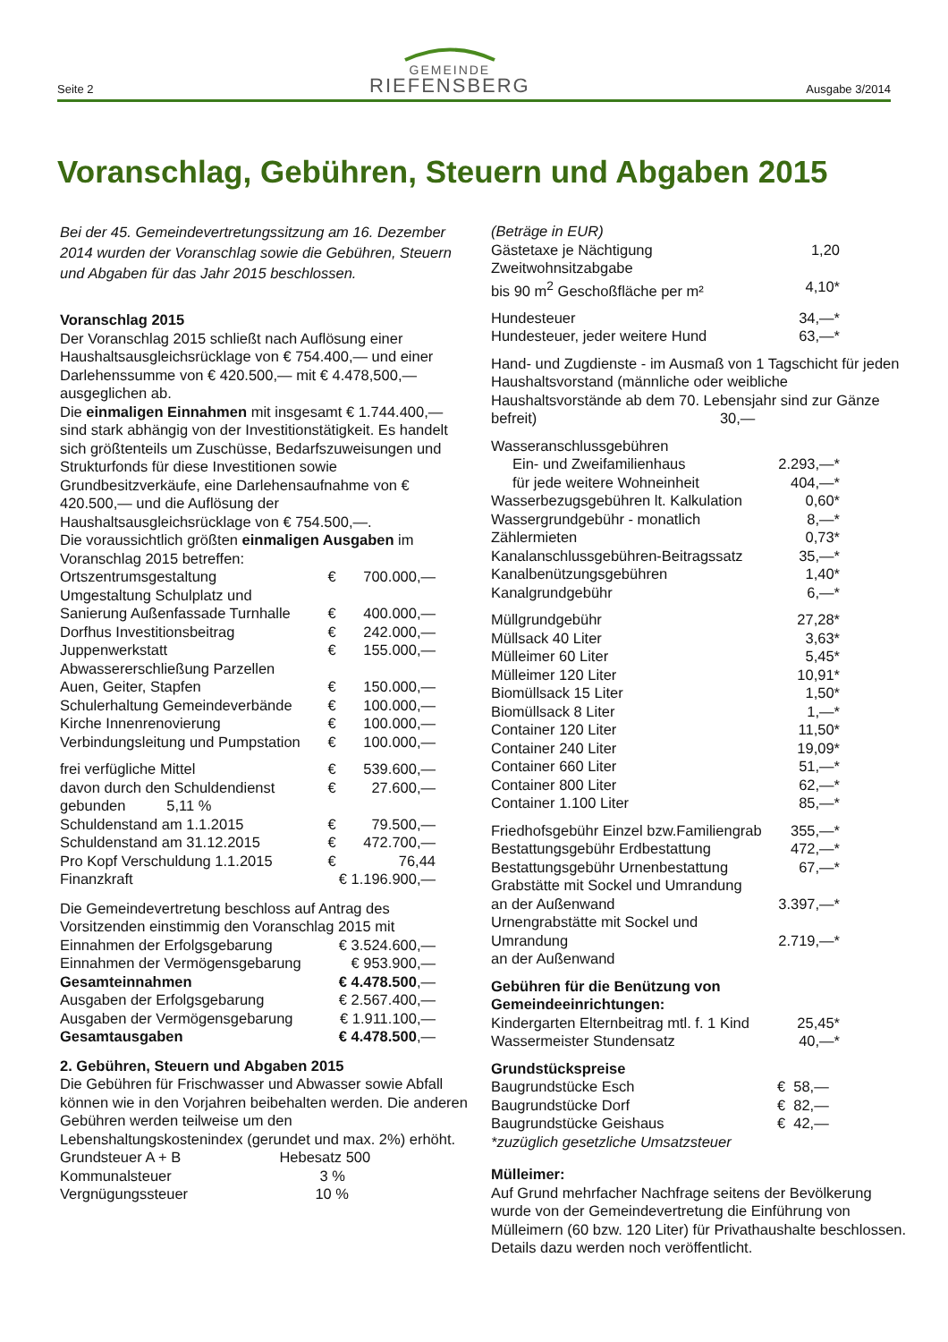Seite 2
GEMEINDE
RIEFENSBERG
Ausgabe 3/2014
Voranschlag, Gebühren, Steuern und Abgaben 2015
Bei der 45. Gemeindevertretungssitzung am 16. Dezember 2014 wurden der Voranschlag sowie die Gebühren, Steuern und Abgaben für das Jahr 2015 beschlossen.
Voranschlag 2015
Der Voranschlag 2015 schließt nach Auflösung einer Haushaltsausgleichsrücklage von € 754.400,— und einer Darlehenssumme von € 420.500,— mit € 4.478,500,— ausgeglichen ab.
Die einmaligen Einnahmen mit insgesamt € 1.744.400,— sind stark abhängig von der Investitionstätigkeit. Es handelt sich größtenteils um Zuschüsse, Bedarfszuweisungen und Strukturfonds für diese Investitionen sowie Grundbesitzverkäufe, eine Darlehensaufnahme von € 420.500,— und die Auflösung der Haushaltsausgleichsrücklage von € 754.500,—.
Die voraussichtlich größten einmaligen Ausgaben im Voranschlag 2015 betreffen:
| Ortszentrumsgestaltung | € | 700.000,— |
| Umgestaltung Schulplatz und Sanierung Außenfassade Turnhalle | € | 400.000,— |
| Dorfhus Investitionsbeitrag | € | 242.000,— |
| Juppenwerkstatt | € | 155.000,— |
| Abwassererschließung Parzellen Auen, Geiter, Stapfen | € | 150.000,— |
| Schulerhaltung Gemeindeverbände | € | 100.000,— |
| Kirche Innenrenovierung | € | 100.000,— |
| Verbindungsleitung und Pumpstation | € | 100.000,— |
| frei verfügliche Mittel | € | 539.600,— |
| davon durch den Schuldendienst gebunden 5,11 % | € | 27.600,— |
| Schuldenstand am 1.1.2015 | € | 79.500,— |
| Schuldenstand am 31.12.2015 | € | 472.700,— |
| Pro Kopf Verschuldung 1.1.2015 | € | 76,44 |
| Finanzkraft | € 1.196.900,— | |
Die Gemeindevertretung beschloss auf Antrag des Vorsitzenden einstimmig den Voranschlag 2015 mit
| Einnahmen der Erfolgsgebarung | € 3.524.600,— |
| Einnahmen der Vermögensgebarung | € 953.900,— |
| Gesamteinnahmen | € 4.478.500 ,— |
| Ausgaben der Erfolgsgebarung | € 2.567.400,— |
| Ausgaben der Vermögensgebarung | € 1.911.100,— |
| Gesamtausgaben | € 4.478.500 ,— |
2. Gebühren, Steuern und Abgaben 2015
Die Gebühren für Frischwasser und Abwasser sowie Abfall können wie in den Vorjahren beibehalten werden. Die anderen Gebühren werden teilweise um den Lebenshaltungskostenindex (gerundet und max. 2%) erhöht.
| Grundsteuer A + B | Hebesatz 500 |
| Kommunalsteuer | 3 % |
| Vergnügungssteuer | 10 % |
| (Beträge in EUR) | |
| Gästetaxe je Nächtigung | 1,20 |
| Zweitwohnsitzabgabe bis 90 m<sup>2</sup> Geschoßfläche per m² | 4,10* |
| Hundesteuer | 34,—* |
| Hundesteuer, jeder weitere Hund | 63,—* |
Hand- und Zugdienste - im Ausmaß von 1 Tagschicht für jeden Haushaltsvorstand (männliche oder weibliche Haushaltsvorstände ab dem 70. Lebensjahr sind zur Gänze befreit) 30,—
| Wasseranschlussgebühren | |
| Ein- und Zweifamilienhaus | 2.293,—* |
| für jede weitere Wohneinheit | 404,—* |
| Wasserbezugsgebühren lt. Kalkulation | 0,60* |
| Wassergrundgebühr - monatlich | 8,—* |
| Zählermieten | 0,73* |
| Kanalanschlussgebühren-Beitragssatz | 35,—* |
| Kanalbenützungsgebühren | 1,40* |
| Kanalgrundgebühr | 6,—* |
| Müllgrundgebühr | 27,28* |
| Müllsack 40 Liter | 3,63* |
| Mülleimer 60 Liter | 5,45* |
| Mülleimer 120 Liter | 10,91* |
| Biomüllsack 15 Liter | 1,50* |
| Biomüllsack 8 Liter | 1,—* |
| Container 120 Liter | 11,50* |
| Container 240 Liter | 19,09* |
| Container 660 Liter | 51,—* |
| Container 800 Liter | 62,—* |
| Container 1.100 Liter | 85,—* |
| Friedhofsgebühr Einzel bzw.Familiengrab | 355,—* |
| Bestattungsgebühr Erdbestattung | 472,—* |
| Bestattungsgebühr Urnenbestattung | 67,—* |
| Grabstätte mit Sockel und Umrandung an der Außenwand | 3.397,—* |
| Urnengrabstätte mit Sockel und Umrandung an der Außenwand | 2.719,—* |
| Gebühren für die Benützung von Gemeindeeinrichtungen: | |
| Kindergarten Elternbeitrag mtl. f. 1 Kind | 25,45* |
| Wassermeister Stundensatz | 40,—* |
| Grundstückspreise | |
| Baugrundstücke Esch | € 58,— |
| Baugrundstücke Dorf | € 82,— |
| Baugrundstücke Geishaus | € 42,— |
| *zuzüglich gesetzliche Umsatzsteuer | |
Mülleimer:
Auf Grund mehrfacher Nachfrage seitens der Bevölkerung wurde von der Gemeindevertretung die Einführung von Mülleimern (60 bzw. 120 Liter) für Privathaushalte beschlossen. Details dazu werden noch veröffentlicht.